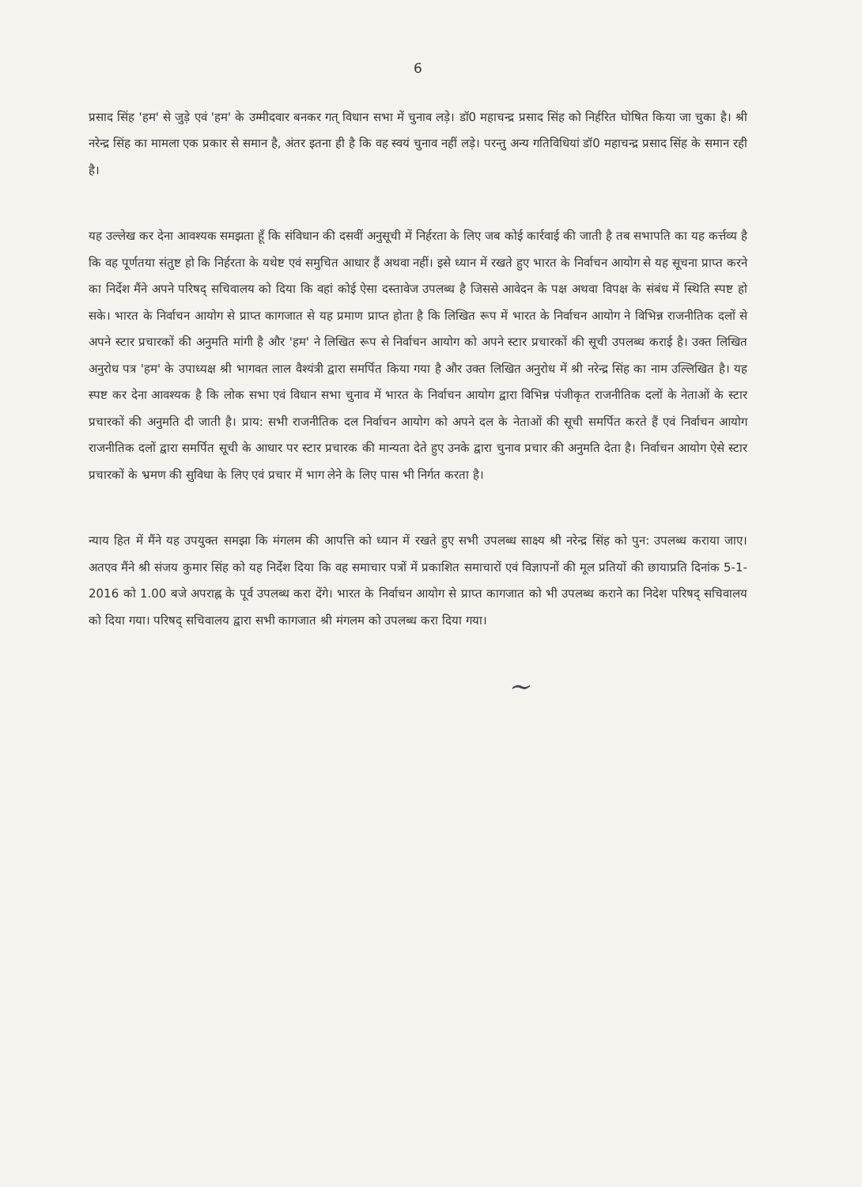6
प्रसाद सिंह 'हम' से जुड़े एवं 'हम' के उम्मीदवार बनकर गत् विधान सभा में चुनाव लड़े। डॉ0 महाचन्द्र प्रसाद सिंह को निर्हरित घोषित किया जा चुका है। श्री नरेन्द्र सिंह का मामला एक प्रकार से समान है, अंतर इतना ही है कि वह स्वयं चुनाव नहीं लड़े। परन्तु अन्य गतिविधियां डॉ0 महाचन्द्र प्रसाद सिंह के समान रही है।
यह उल्लेख कर देना आवश्यक समझता हूँ कि संविधान की दसवीं अनुसूची में निर्हरता के लिए जब कोई कार्रवाई की जाती है तब सभापति का यह कर्त्तव्य है कि वह पूर्णतया संतुष्ट हो कि निर्हरता के यथेष्ट एवं समुचित आधार हैं अथवा नहीं। इसे ध्यान में रखते हुए भारत के निर्वाचन आयोग से यह सूचना प्राप्त करने का निर्देश मैंने अपने परिषद् सचिवालय को दिया कि वहां कोई ऐसा दस्तावेज उपलब्ध है जिससे आवेदन के पक्ष अथवा विपक्ष के संबंध में स्थिति स्पष्ट हो सके। भारत के निर्वाचन आयोग से प्राप्त कागजात से यह प्रमाण प्राप्त होता है कि लिखित रूप में भारत के निर्वाचन आयोग ने विभिन्न राजनीतिक दलों से अपने स्टार प्रचारकों की अनुमति मांगी है और 'हम' ने लिखित रूप से निर्वाचन आयोग को अपने स्टार प्रचारकों की सूची उपलब्ध कराई है। उक्त लिखित अनुरोध पत्र 'हम' के उपाध्यक्ष श्री भागवत लाल वैश्यंत्री द्वारा समर्पित किया गया है और उक्त लिखित अनुरोध में श्री नरेन्द्र सिंह का नाम उल्लिखित है। यह स्पष्ट कर देना आवश्यक है कि लोक सभा एवं विधान सभा चुनाव में भारत के निर्वाचन आयोग द्वारा विभिन्न पंजीकृत राजनीतिक दलों के नेताओं के स्टार प्रचारकों की अनुमति दी जाती है। प्राय: सभी राजनीतिक दल निर्वाचन आयोग को अपने दल के नेताओं की सूची समर्पित करते हैं एवं निर्वाचन आयोग राजनीतिक दलों द्वारा समर्पित सूची के आधार पर स्टार प्रचारक की मान्यता देते हुए उनके द्वारा चुनाव प्रचार की अनुमति देता है। निर्वाचन आयोग ऐसे स्टार प्रचारकों के भ्रमण की सुविधा के लिए एवं प्रचार में भाग लेने के लिए पास भी निर्गत करता है।
न्याय हित में मैंने यह उपयुक्त समझा कि मंगलम की आपत्ति को ध्यान में रखते हुए सभी उपलब्ध साक्ष्य श्री नरेन्द्र सिंह को पुन: उपलब्ध कराया जाए। अतएव मैंने श्री संजय कुमार सिंह को यह निर्देश दिया कि वह समाचार पत्रों में प्रकाशित समाचारों एवं विज्ञापनों की मूल प्रतियों की छायाप्रति दिनांक 5-1-2016 को 1.00 बजे अपराह्न के पूर्व उपलब्ध करा देंगे। भारत के निर्वाचन आयोग से प्राप्त कागजात को भी उपलब्ध कराने का निदेश परिषद् सचिवालय को दिया गया। परिषद् सचिवालय द्वारा सभी कागजात श्री मंगलम को उपलब्ध करा दिया गया।
~